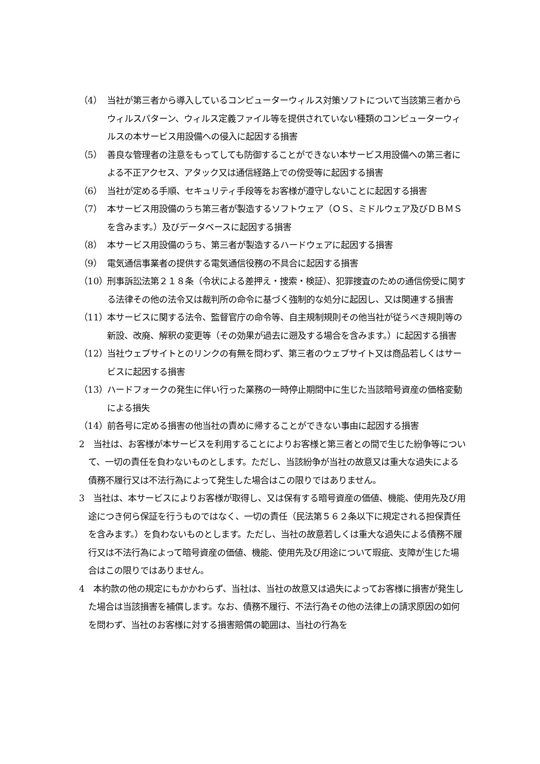（4） 当社が第三者から導入しているコンピューターウィルス対策ソフトについて当該第三者からウィルスパターン、ウィルス定義ファイル等を提供されていない種類のコンピューターウィルスの本サービス用設備への侵入に起因する損害
（5） 善良な管理者の注意をもってしても防御することができない本サービス用設備への第三者による不正アクセス、アタック又は通信経路上での傍受等に起因する損害
（6） 当社が定める手順、セキュリティ手段等をお客様が遵守しないことに起因する損害
（7） 本サービス用設備のうち第三者が製造するソフトウェア（ＯＳ、ミドルウェア及びＤＢＭＳを含みます。）及びデータベースに起因する損害
（8） 本サービス用設備のうち、第三者が製造するハードウェアに起因する損害
（9） 電気通信事業者の提供する電気通信役務の不具合に起因する損害
（10） 刑事訴訟法第２１８条（令状による差押え・捜索・検証）、犯罪捜査のための通信傍受に関する法律その他の法令又は裁判所の命令に基づく強制的な処分に起因し、又は関連する損害
（11） 本サービスに関する法令、監督官庁の命令等、自主規制規則その他当社が従うべき規則等の新設、改廃、解釈の変更等（その効果が過去に遡及する場合を含みます。）に起因する損害
（12） 当社ウェブサイトとのリンクの有無を問わず、第三者のウェブサイト又は商品若しくはサービスに起因する損害
（13） ハードフォークの発生に伴い行った業務の一時停止期間中に生じた当該暗号資産の価格変動による損失
（14） 前各号に定める損害の他当社の責めに帰することができない事由に起因する損害
2　当社は、お客様が本サービスを利用することによりお客様と第三者との間で生じた紛争等について、一切の責任を負わないものとします。ただし、当該紛争が当社の故意又は重大な過失による債務不履行又は不法行為によって発生した場合はこの限りではありません。
3　当社は、本サービスによりお客様が取得し、又は保有する暗号資産の価値、機能、使用先及び用途につき何ら保証を行うものではなく、一切の責任（民法第５６２条以下に規定される担保責任を含みます。）を負わないものとします。ただし、当社の故意若しくは重大な過失による債務不履行又は不法行為によって暗号資産の価値、機能、使用先及び用途について瑕疵、支障が生じた場合はこの限りではありません。
4　本約款の他の規定にもかかわらず、当社は、当社の故意又は過失によってお客様に損害が発生した場合は当該損害を補償します。なお、債務不履行、不法行為その他の法律上の請求原因の如何を問わず、当社のお客様に対する損害賠償の範囲は、当社の行為を